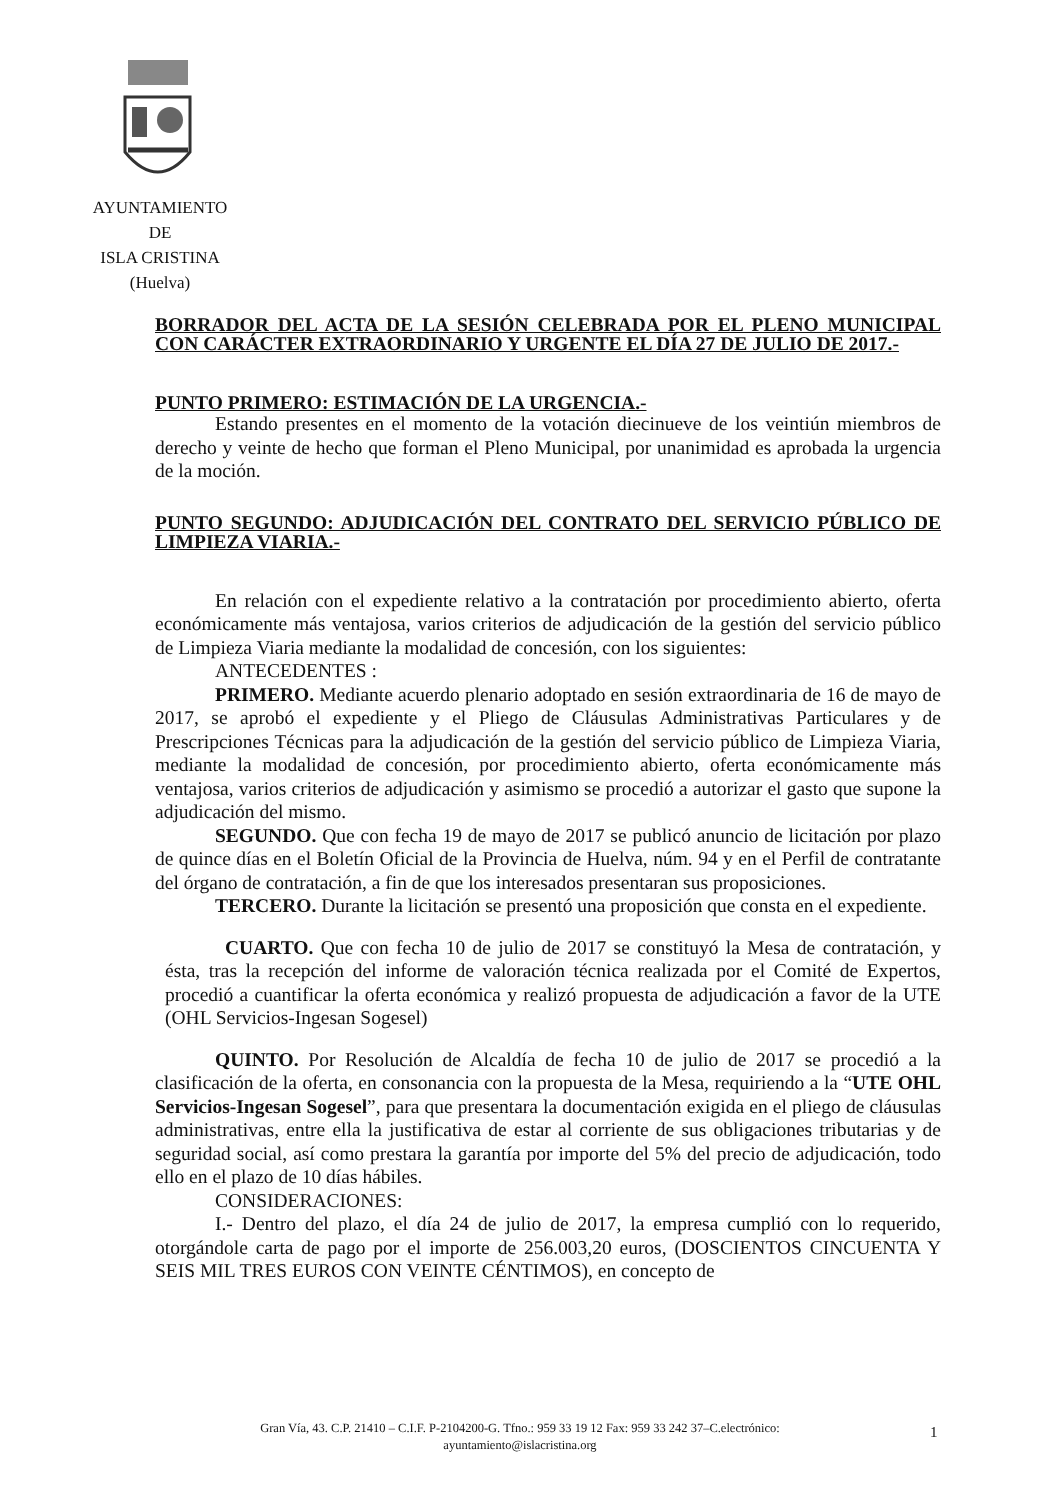AYUNTAMIENTO
DE
ISLA CRISTINA
(Huelva)
BORRADOR DEL ACTA DE LA SESIÓN CELEBRADA POR EL PLENO MUNICIPAL CON CARÁCTER EXTRAORDINARIO Y URGENTE EL DÍA 27 DE JULIO DE 2017.-
PUNTO PRIMERO: ESTIMACIÓN DE LA URGENCIA.-
Estando presentes en el momento de la votación diecinueve de los veintiún miembros de derecho y veinte de hecho que forman el Pleno Municipal, por unanimidad es aprobada la urgencia de la moción.
PUNTO SEGUNDO: ADJUDICACIÓN DEL CONTRATO DEL SERVICIO PÚBLICO DE LIMPIEZA VIARIA.-
En relación con el expediente relativo a la contratación por procedimiento abierto, oferta económicamente más ventajosa, varios criterios de adjudicación de la gestión del servicio público de Limpieza Viaria mediante la modalidad de concesión, con los siguientes:
ANTECEDENTES :
PRIMERO. Mediante acuerdo plenario adoptado en sesión extraordinaria de 16 de mayo de 2017, se aprobó el expediente y el Pliego de Cláusulas Administrativas Particulares y de Prescripciones Técnicas para la adjudicación de la gestión del servicio público de Limpieza Viaria, mediante la modalidad de concesión, por procedimiento abierto, oferta económicamente más ventajosa, varios criterios de adjudicación y asimismo se procedió a autorizar el gasto que supone la adjudicación del mismo.
SEGUNDO. Que con fecha 19 de mayo de 2017 se publicó anuncio de licitación por plazo de quince días en el Boletín Oficial de la Provincia de Huelva, núm. 94 y en el Perfil de contratante del órgano de contratación, a fin de que los interesados presentaran sus proposiciones.
TERCERO. Durante la licitación se presentó una proposición que consta en el expediente.
CUARTO. Que con fecha 10 de julio de 2017 se constituyó la Mesa de contratación, y ésta, tras la recepción del informe de valoración técnica realizada por el Comité de Expertos, procedió a cuantificar la oferta económica y realizó propuesta de adjudicación a favor de la UTE (OHL Servicios-Ingesan Sogesel)
QUINTO. Por Resolución de Alcaldía de fecha 10 de julio de 2017 se procedió a la clasificación de la oferta, en consonancia con la propuesta de la Mesa, requiriendo a la “UTE OHL Servicios-Ingesan Sogesel”, para que presentara la documentación exigida en el pliego de cláusulas administrativas, entre ella la justificativa de estar al corriente de sus obligaciones tributarias y de seguridad social, así como prestara la garantía por importe del 5% del precio de adjudicación, todo ello en el plazo de 10 días hábiles.
CONSIDERACIONES:
I.- Dentro del plazo, el día 24 de julio de 2017, la empresa cumplió con lo requerido, otorgándole carta de pago por el importe de 256.003,20 euros, (DOSCIENTOS CINCUENTA Y SEIS MIL TRES EUROS CON VEINTE CÉNTIMOS), en concepto de
Gran Vía, 43. C.P. 21410 – C.I.F. P-2104200-G. Tfno.: 959 33 19 12 Fax: 959 33 242 37–C.electrónico: ayuntamiento@islacristina.org
1